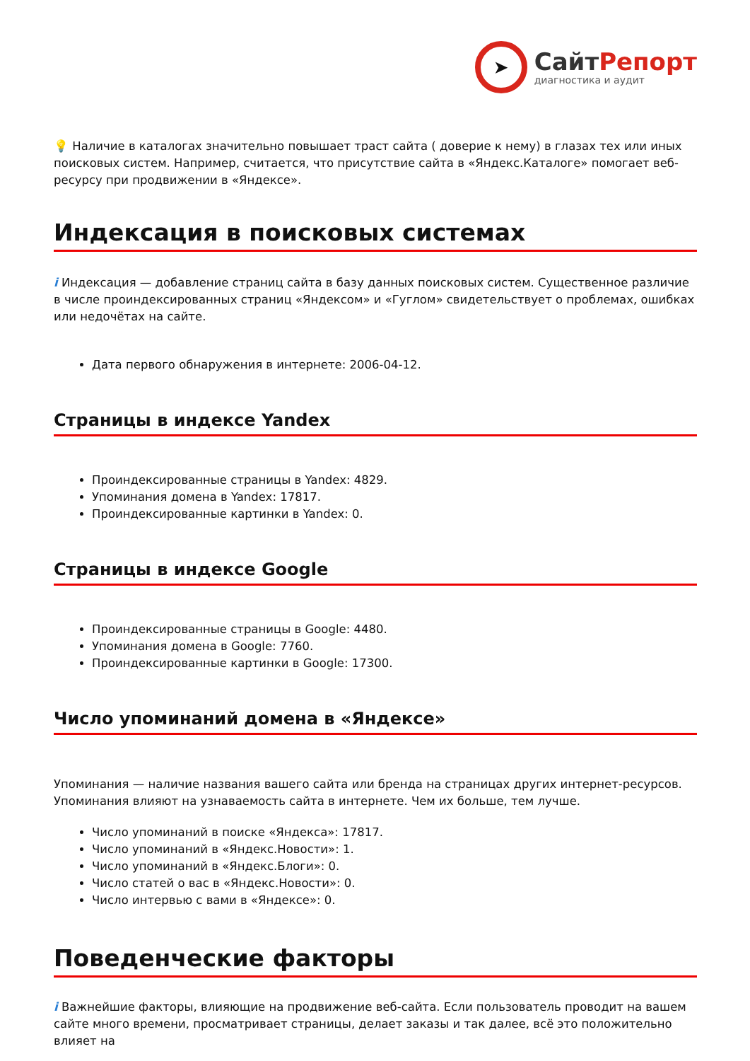➤
СайтРепорт
диагностика и аудит
💡 Наличие в каталогах значительно повышает траст сайта ( доверие к нему) в глазах тех или иных поисковых систем. Например, считается, что присутствие сайта в «Яндекс.Каталоге» помогает веб-ресурсу при продвижении в «Яндексе».
Индексация в поисковых системах
i Индексация — добавление страниц сайта в базу данных поисковых систем. Существенное различие в числе проиндексированных страниц «Яндексом» и «Гуглом» свидетельствует о проблемах, ошибках или недочётах на сайте.
Дата первого обнаружения в интернете: 2006-04-12.
Страницы в индексе Yandex
Проиндексированные страницы в Yandex: 4829.
Упоминания домена в Yandex: 17817.
Проиндексированные картинки в Yandex: 0.
Страницы в индексе Google
Проиндексированные страницы в Google: 4480.
Упоминания домена в Google: 7760.
Проиндексированные картинки в Google: 17300.
Число упоминаний домена в «Яндексе»
Упоминания — наличие названия вашего сайта или бренда на страницах других интернет-ресурсов. Упоминания влияют на узнаваемость сайта в интернете. Чем их больше, тем лучше.
Число упоминаний в поиске «Яндекса»: 17817.
Число упоминаний в «Яндекс.Новости»: 1.
Число упоминаний в «Яндекс.Блоги»: 0.
Число статей о вас в «Яндекс.Новости»: 0.
Число интервью с вами в «Яндексе»: 0.
Поведенческие факторы
i Важнейшие факторы, влияющие на продвижение веб-сайта. Если пользователь проводит на вашем сайте много времени, просматривает страницы, делает заказы и так далее, всё это положительно влияет на